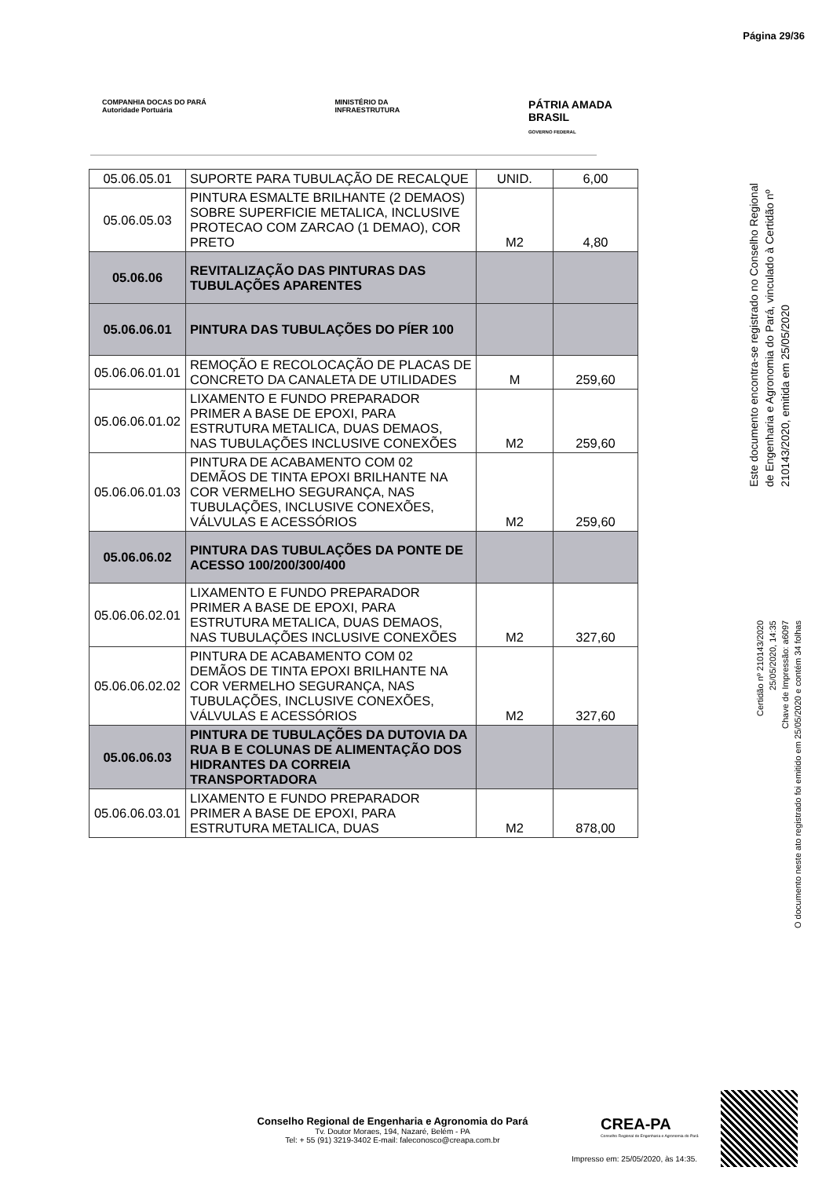Página 29/36
COMPANHIA DOCAS DO PARÁ
Autoridade Portuária
MINISTÉRIO DA
INFRAESTRUTURA
PÁTRIA AMADA
BRASIL
GOVERNO FEDERAL
| 05.06.05.01 | SUPORTE PARA TUBULAÇÃO DE RECALQUE | UNID. | 6,00 |
| 05.06.05.03 | PINTURA ESMALTE BRILHANTE (2 DEMAOS) SOBRE SUPERFICIE METALICA, INCLUSIVE PROTECAO COM ZARCAO (1 DEMAO), COR PRETO | M2 | 4,80 |
| 05.06.06 | REVITALIZAÇÃO DAS PINTURAS DAS TUBULAÇÕES APARENTES | | |
| 05.06.06.01 | PINTURA DAS TUBULAÇÕES DO PÍER 100 | | |
| 05.06.06.01.01 | REMOÇÃO E RECOLOCAÇÃO DE PLACAS DE CONCRETO DA CANALETA DE UTILIDADES | M | 259,60 |
| 05.06.06.01.02 | LIXAMENTO E FUNDO PREPARADOR PRIMER A BASE DE EPOXI, PARA ESTRUTURA METALICA, DUAS DEMAOS, NAS TUBULAÇÕES INCLUSIVE CONEXÕES | M2 | 259,60 |
| 05.06.06.01.03 | PINTURA DE ACABAMENTO COM 02 DEMÃOS DE TINTA EPOXI BRILHANTE NA COR VERMELHO SEGURANÇA, NAS TUBULAÇÕES, INCLUSIVE CONEXÕES, VÁLVULAS E ACESSÓRIOS | M2 | 259,60 |
| 05.06.06.02 | PINTURA DAS TUBULAÇÕES DA PONTE DE ACESSO 100/200/300/400 | | |
| 05.06.06.02.01 | LIXAMENTO E FUNDO PREPARADOR PRIMER A BASE DE EPOXI, PARA ESTRUTURA METALICA, DUAS DEMAOS, NAS TUBULAÇÕES INCLUSIVE CONEXÕES | M2 | 327,60 |
| 05.06.06.02.02 | PINTURA DE ACABAMENTO COM 02 DEMÃOS DE TINTA EPOXI BRILHANTE NA COR VERMELHO SEGURANÇA, NAS TUBULAÇÕES, INCLUSIVE CONEXÕES, VÁLVULAS E ACESSÓRIOS | M2 | 327,60 |
| 05.06.06.03 | PINTURA DE TUBULAÇÕES DA DUTOVIA DA RUA B E COLUNAS DE ALIMENTAÇÃO DOS HIDRANTES DA CORREIA TRANSPORTADORA | | |
| 05.06.06.03.01 | LIXAMENTO E FUNDO PREPARADOR PRIMER A BASE DE EPOXI, PARA ESTRUTURA METALICA, DUAS | M2 | 878,00 |
Este documento encontra-se registrado no Conselho Regional de Engenharia e Agronomia do Pará, vinculado à Certidão nº 210143/2020, emitida em 25/05/2020
Certidão nº 210143/2020
25/05/2020, 14:35
Chave de Impressão: a6097
O documento neste ato registrado foi emitido em 25/05/2020 e contém 34 folhas
Conselho Regional de Engenharia e Agronomia do Pará
Tv. Doutor Moraes, 194, Nazaré, Belém - PA
Tel: + 55 (91) 3219-3402 E-mail: faleconosco@creapa.com.br
CREA-PA
Conselho Regional de Engenharia e Agronomia do Pará
Impresso em: 25/05/2020, às 14:35.